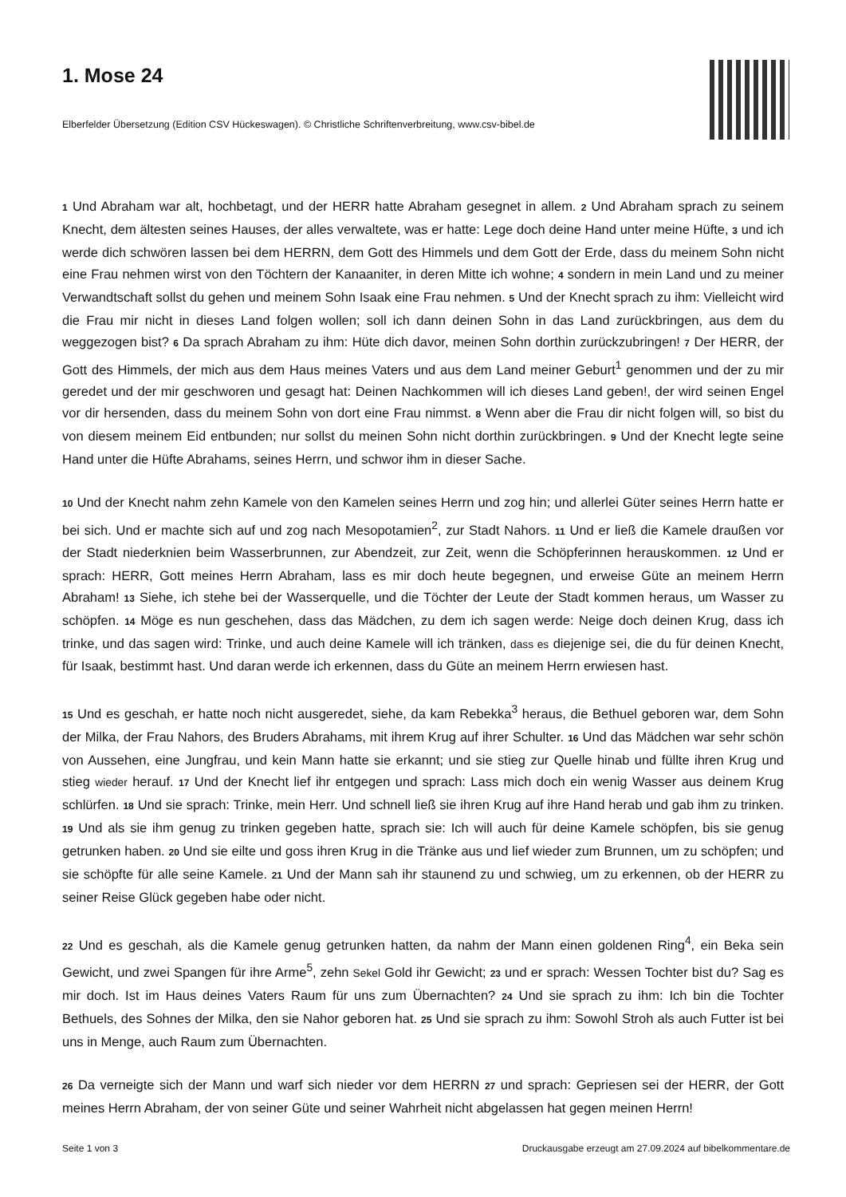1. Mose 24
Elberfelder Übersetzung (Edition CSV Hückeswagen). © Christliche Schriftenverbreitung, www.csv-bibel.de
1 Und Abraham war alt, hochbetagt, und der HERR hatte Abraham gesegnet in allem. 2 Und Abraham sprach zu seinem Knecht, dem ältesten seines Hauses, der alles verwaltete, was er hatte: Lege doch deine Hand unter meine Hüfte, 3 und ich werde dich schwören lassen bei dem HERRN, dem Gott des Himmels und dem Gott der Erde, dass du meinem Sohn nicht eine Frau nehmen wirst von den Töchtern der Kanaaniter, in deren Mitte ich wohne; 4 sondern in mein Land und zu meiner Verwandtschaft sollst du gehen und meinem Sohn Isaak eine Frau nehmen. 5 Und der Knecht sprach zu ihm: Vielleicht wird die Frau mir nicht in dieses Land folgen wollen; soll ich dann deinen Sohn in das Land zurückbringen, aus dem du weggezogen bist? 6 Da sprach Abraham zu ihm: Hüte dich davor, meinen Sohn dorthin zurückzubringen! 7 Der HERR, der Gott des Himmels, der mich aus dem Haus meines Vaters und aus dem Land meiner Geburt<sup>1</sup> genommen und der zu mir geredet und der mir geschworen und gesagt hat: Deinen Nachkommen will ich dieses Land geben!, der wird seinen Engel vor dir hersenden, dass du meinem Sohn von dort eine Frau nimmst. 8 Wenn aber die Frau dir nicht folgen will, so bist du von diesem meinem Eid entbunden; nur sollst du meinen Sohn nicht dorthin zurückbringen. 9 Und der Knecht legte seine Hand unter die Hüfte Abrahams, seines Herrn, und schwor ihm in dieser Sache.
10 Und der Knecht nahm zehn Kamele von den Kamelen seines Herrn und zog hin; und allerlei Güter seines Herrn hatte er bei sich. Und er machte sich auf und zog nach Mesopotamien<sup>2</sup>, zur Stadt Nahors. 11 Und er ließ die Kamele draußen vor der Stadt niederknien beim Wasserbrunnen, zur Abendzeit, zur Zeit, wenn die Schöpferinnen herauskommen. 12 Und er sprach: HERR, Gott meines Herrn Abraham, lass es mir doch heute begegnen, und erweise Güte an meinem Herrn Abraham! 13 Siehe, ich stehe bei der Wasserquelle, und die Töchter der Leute der Stadt kommen heraus, um Wasser zu schöpfen. 14 Möge es nun geschehen, dass das Mädchen, zu dem ich sagen werde: Neige doch deinen Krug, dass ich trinke, und das sagen wird: Trinke, und auch deine Kamele will ich tränken, dass es diejenige sei, die du für deinen Knecht, für Isaak, bestimmt hast. Und daran werde ich erkennen, dass du Güte an meinem Herrn erwiesen hast.
15 Und es geschah, er hatte noch nicht ausgeredet, siehe, da kam Rebekka<sup>3</sup> heraus, die Bethuel geboren war, dem Sohn der Milka, der Frau Nahors, des Bruders Abrahams, mit ihrem Krug auf ihrer Schulter. 16 Und das Mädchen war sehr schön von Aussehen, eine Jungfrau, und kein Mann hatte sie erkannt; und sie stieg zur Quelle hinab und füllte ihren Krug und stieg wieder herauf. 17 Und der Knecht lief ihr entgegen und sprach: Lass mich doch ein wenig Wasser aus deinem Krug schlürfen. 18 Und sie sprach: Trinke, mein Herr. Und schnell ließ sie ihren Krug auf ihre Hand herab und gab ihm zu trinken. 19 Und als sie ihm genug zu trinken gegeben hatte, sprach sie: Ich will auch für deine Kamele schöpfen, bis sie genug getrunken haben. 20 Und sie eilte und goss ihren Krug in die Tränke aus und lief wieder zum Brunnen, um zu schöpfen; und sie schöpfte für alle seine Kamele. 21 Und der Mann sah ihr staunend zu und schwieg, um zu erkennen, ob der HERR zu seiner Reise Glück gegeben habe oder nicht.
22 Und es geschah, als die Kamele genug getrunken hatten, da nahm der Mann einen goldenen Ring<sup>4</sup>, ein Beka sein Gewicht, und zwei Spangen für ihre Arme<sup>5</sup>, zehn Sekel Gold ihr Gewicht; 23 und er sprach: Wessen Tochter bist du? Sag es mir doch. Ist im Haus deines Vaters Raum für uns zum Übernachten? 24 Und sie sprach zu ihm: Ich bin die Tochter Bethuels, des Sohnes der Milka, den sie Nahor geboren hat. 25 Und sie sprach zu ihm: Sowohl Stroh als auch Futter ist bei uns in Menge, auch Raum zum Übernachten.
26 Da verneigte sich der Mann und warf sich nieder vor dem HERRN 27 und sprach: Gepriesen sei der HERR, der Gott meines Herrn Abraham, der von seiner Güte und seiner Wahrheit nicht abgelassen hat gegen meinen Herrn!
Seite 1 von 3 Druckausgabe erzeugt am 27.09.2024 auf bibelkommentare.de